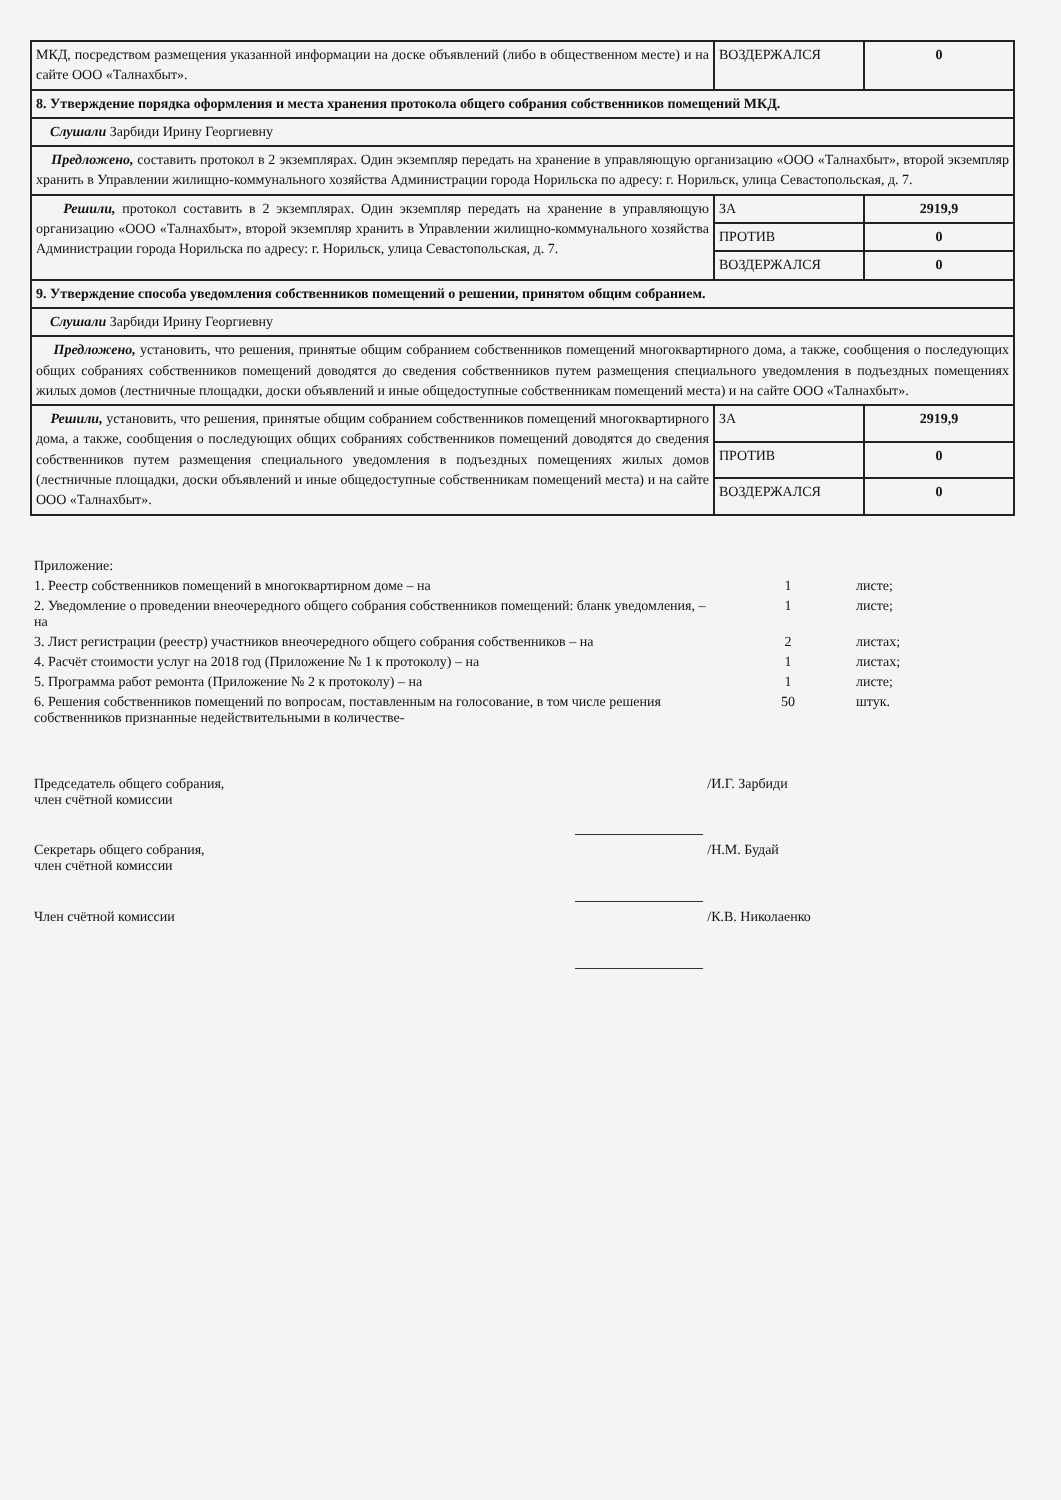| МКД, посредством размещения указанной информации на доске объявлений (либо в общественном месте) и на сайте ООО «Талнахбыт». | ВОЗДЕРЖАЛСЯ | 0 |
| 8. Утверждение порядка оформления и места хранения протокола общего собрания собственников помещений МКД. | | |
| Слушали Зарбиди Ирину Георгиевну | | |
| Предложено, составить протокол в 2 экземплярах. Один экземпляр передать на хранение в управляющую организацию «ООО «Талнахбыт», второй экземпляр хранить в Управлении жилищно-коммунального хозяйства Администрации города Норильска по адресу: г. Норильск, улица Севастопольская, д. 7. | | |
| Решили, протокол составить в 2 экземплярах. Один экземпляр передать на хранение в управляющую организацию «ООО «Талнахбыт», второй экземпляр хранить в Управлении жилищно-коммунального хозяйства Администрации города Норильска по адресу: г. Норильск, улица Севастопольская, д. 7. | ЗА | 2919,9 |
| | ПРОТИВ | 0 |
| | ВОЗДЕРЖАЛСЯ | 0 |
| 9. Утверждение способа уведомления собственников помещений о решении, принятом общим собранием. | | |
| Слушали Зарбиди Ирину Георгиевну | | |
| Предложено, установить, что решения, принятые общим собранием собственников помещений многоквартирного дома, а также, сообщения о последующих общих собраниях собственников помещений доводятся до сведения собственников путем размещения специального уведомления в подъездных помещениях жилых домов (лестничные площадки, доски объявлений и иные общедоступные собственникам помещений места) и на сайте ООО «Талнахбыт». | | |
| Решили, установить, что решения, принятые общим собранием собственников помещений многоквартирного дома, а также, сообщения о последующих общих собраниях собственников помещений доводятся до сведения собственников путем размещения специального уведомления в подъездных помещениях жилых домов (лестничные площадки, доски объявлений и иные общедоступные собственникам помещений места) и на сайте ООО «Талнахбыт». | ЗА | 2919,9 |
| | ПРОТИВ | 0 |
| | ВОЗДЕРЖАЛСЯ | 0 |
| Приложение: | | |
| 1. Реестр собственников помещений в многоквартирном доме – на | 1 | листе; |
| 2. Уведомление о проведении внеочередного общего собрания собственников помещений: бланк уведомления, – на | 1 | листе; |
| 3. Лист регистрации (реестр) участников внеочередного общего собрания собственников – на | 2 | листах; |
| 4. Расчёт стоимости услуг на 2018 год (Приложение № 1 к протоколу) – на | 1 | листах; |
| 5. Программа работ ремонта (Приложение № 2 к протоколу) – на | 1 | листе; |
| 6. Решения собственников помещений по вопросам, поставленным на голосование, в том числе решения собственников признанные недействительными в количестве- | 50 | штук. |
| Председатель общего собрания, член счётной комиссии | | /И.Г. Зарбиди |
| Секретарь общего собрания, член счётной комиссии | | /Н.М. Будай |
| Член счётной комиссии | | /К.В. Николаенко |